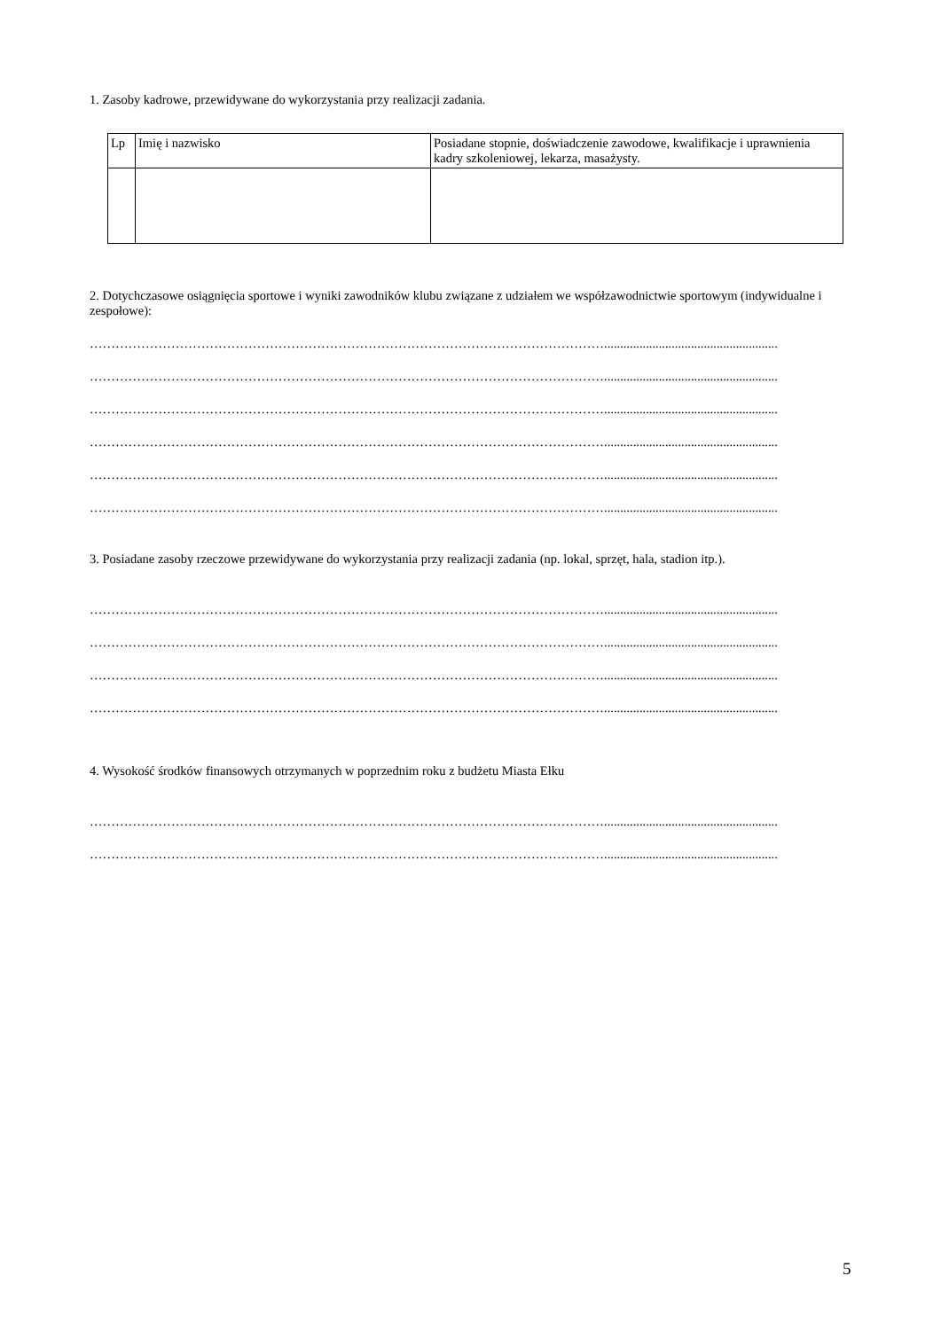1. Zasoby kadrowe, przewidywane do wykorzystania przy realizacji zadania.
| Lp | Imię i nazwisko | Posiadane stopnie, doświadczenie zawodowe, kwalifikacje i uprawnienia kadry szkoleniowej, lekarza, masażysty. |
2. Dotychczasowe osiągnięcia sportowe i wyniki zawodników klubu związane z udziałem we współzawodnictwie sportowym (indywidualne i zespołowe):
…………………………………………………………………………………………………………......................................................
…………………………………………………………………………………………………………......................................................
…………………………………………………………………………………………………………......................................................
…………………………………………………………………………………………………………......................................................
…………………………………………………………………………………………………………......................................................
…………………………………………………………………………………………………………......................................................
3. Posiadane zasoby rzeczowe przewidywane do wykorzystania przy realizacji zadania (np. lokal, sprzęt, hala, stadion itp.).
…………………………………………………………………………………………………………......................................................
…………………………………………………………………………………………………………......................................................
…………………………………………………………………………………………………………......................................................
…………………………………………………………………………………………………………......................................................
4. Wysokość środków finansowych otrzymanych w poprzednim roku z budżetu Miasta Ełku
…………………………………………………………………………………………………………......................................................
…………………………………………………………………………………………………………......................................................
5